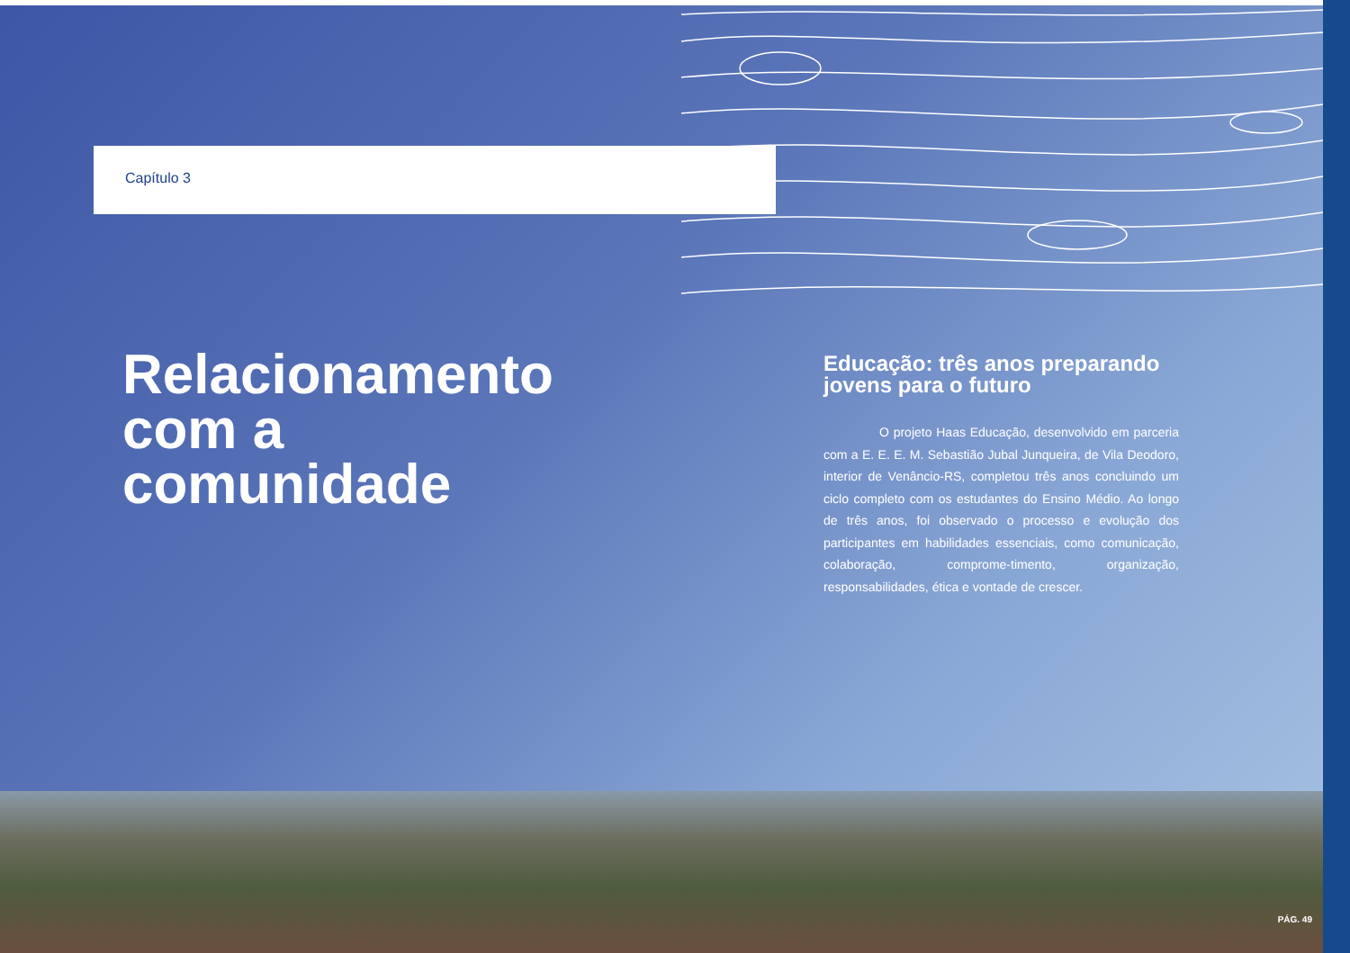Capítulo 3
Relacionamento
com a
comunidade
Educação: três anos preparando jovens para o futuro
O projeto Haas Educação, desenvolvido em parceria com a E. E. E. M. Sebastião Jubal Junqueira, de Vila Deodoro, interior de Venâncio-RS, completou três anos concluindo um ciclo completo com os estudantes do Ensino Médio. Ao longo de três anos, foi observado o processo e evolução dos participantes em habilidades essenciais, como comunicação, colaboração, comprome-timento, organização, responsabilidades, ética e vontade de crescer.
PÁG. 49